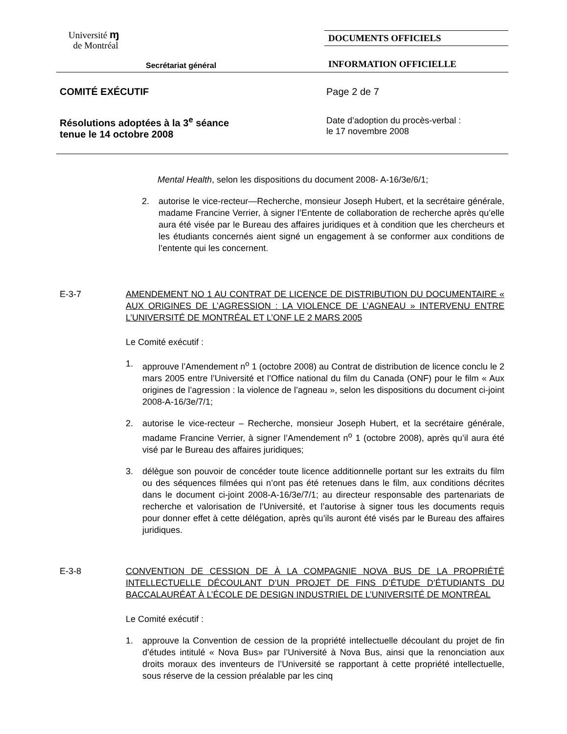Université ɱ
de Montréal
Secrétariat général
DOCUMENTS OFFICIELS
INFORMATION OFFICIELLE
COMITÉ EXÉCUTIF Page 2 de 7
Résolutions adoptées à la 3<sup>e</sup> séance
tenue le 14 octobre 2008
Date d’adoption du procès-verbal :
le 17 novembre 2008
Mental Health, selon les dispositions du document 2008- A-16/3e/6/1;
2. autorise le vice-recteur—Recherche, monsieur Joseph Hubert, et la secrétaire générale, madame Francine Verrier, à signer l’Entente de collaboration de recherche après qu’elle aura été visée par le Bureau des affaires juridiques et à condition que les chercheurs et les étudiants concernés aient signé un engagement à se conformer aux conditions de l’entente qui les concernent.
E-3-7 AMENDEMENT NO 1 AU CONTRAT DE LICENCE DE DISTRIBUTION DU DOCUMENTAIRE « AUX ORIGINES DE L’AGRESSION : LA VIOLENCE DE L’AGNEAU » INTERVENU ENTRE L’UNIVERSITÉ DE MONTRÉAL ET L’ONF LE 2 MARS 2005
Le Comité exécutif :
1. approuve l’Amendement n<sup>o</sup> 1 (octobre 2008) au Contrat de distribution de licence conclu le 2 mars 2005 entre l’Université et l’Office national du film du Canada (ONF) pour le film « Aux origines de l’agression : la violence de l’agneau », selon les dispositions du document ci-joint 2008-A-16/3e/7/1;
2. autorise le vice-recteur – Recherche, monsieur Joseph Hubert, et la secrétaire générale, madame Francine Verrier, à signer l’Amendement n<sup>o</sup> 1 (octobre 2008), après qu’il aura été visé par le Bureau des affaires juridiques;
3. délègue son pouvoir de concéder toute licence additionnelle portant sur les extraits du film ou des séquences filmées qui n’ont pas été retenues dans le film, aux conditions décrites dans le document ci-joint 2008-A-16/3e/7/1; au directeur responsable des partenariats de recherche et valorisation de l’Université, et l’autorise à signer tous les documents requis pour donner effet à cette délégation, après qu’ils auront été visés par le Bureau des affaires juridiques.
E-3-8 CONVENTION DE CESSION DE À LA COMPAGNIE NOVA BUS DE LA PROPRIÉTÉ INTELLECTUELLE DÉCOULANT D’UN PROJET DE FINS D’ÉTUDE D’ÉTUDIANTS DU BACCALAURÉAT À L’ÉCOLE DE DESIGN INDUSTRIEL DE L’UNIVERSITÉ DE MONTRÉAL
Le Comité exécutif :
1. approuve la Convention de cession de la propriété intellectuelle découlant du projet de fin d’études intitulé « Nova Bus» par l’Université à Nova Bus, ainsi que la renonciation aux droits moraux des inventeurs de l’Université se rapportant à cette propriété intellectuelle, sous réserve de la cession préalable par les cinq